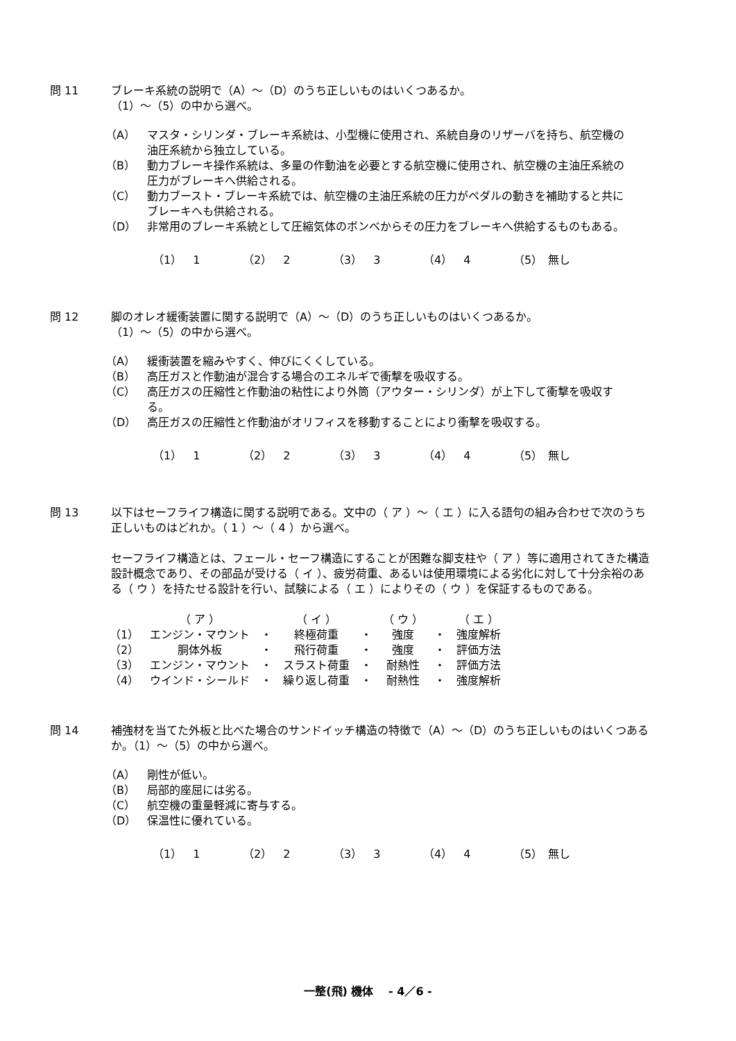問 11 ブレーキ系統の説明で（A）～（D）のうち正しいものはいくつあるか。
（1）～（5）の中から選べ。
（A） マスタ・シリンダ・ブレーキ系統は、小型機に使用され、系統自身のリザーバを持ち、航空機の油圧系統から独立している。
（B） 動力ブレーキ操作系統は、多量の作動油を必要とする航空機に使用され、航空機の主油圧系統の圧力がブレーキへ供給される。
（C） 動力ブースト・ブレーキ系統では、航空機の主油圧系統の圧力がペダルの動きを補助すると共にブレーキへも供給される。
（D） 非常用のブレーキ系統として圧縮気体のボンベからその圧力をブレーキへ供給するものもある。
（1）　1 （2）　2 （3）　3 （4）　4 （5）　無し
問 12 脚のオレオ緩衝装置に関する説明で（A）～（D）のうち正しいものはいくつあるか。
（1）～（5）の中から選べ。
（A） 緩衝装置を縮みやすく、伸びにくくしている。
（B） 高圧ガスと作動油が混合する場合のエネルギで衝撃を吸収する。
（C） 高圧ガスの圧縮性と作動油の粘性により外筒（アウター・シリンダ）が上下して衝撃を吸収する。
（D） 高圧ガスの圧縮性と作動油がオリフィスを移動することにより衝撃を吸収する。
（1）　1 （2）　2 （3）　3 （4）　4 （5）　無し
問 13 以下はセーフライフ構造に関する説明である。文中の（ ア ）～（ エ ）に入る語句の組み合わせで次のうち正しいものはどれか。（ 1 ）～（ 4 ）から選べ。
セーフライフ構造とは、フェール・セーフ構造にすることが困難な脚支柱や（ ア ）等に適用されてきた構造設計概念であり、その部品が受ける（ イ ）、疲労荷重、あるいは使用環境による劣化に対して十分余裕のある（ ウ ）を持たせる設計を行い、試験による（ エ ）によりその（ ウ ）を保証するものである。
| | （ ア ） | | （ イ ） | | （ ウ ） | | （ エ ） |
| （1） | エンジン・マウント | ・ | 終極荷重 | ・ | 強度 | ・ | 強度解析 |
| （2） | 胴体外板 | ・ | 飛行荷重 | ・ | 強度 | ・ | 評価方法 |
| （3） | エンジン・マウント | ・ | スラスト荷重 | ・ | 耐熱性 | ・ | 評価方法 |
| （4） | ウインド・シールド | ・ | 繰り返し荷重 | ・ | 耐熱性 | ・ | 強度解析 |
問 14 補強材を当てた外板と比べた場合のサンドイッチ構造の特徴で（A）～（D）のうち正しいものはいくつあるか。（1）～（5）の中から選べ。
（A） 剛性が低い。
（B） 局部的座屈には劣る。
（C） 航空機の重量軽減に寄与する。
（D） 保温性に優れている。
（1）　1 （2）　2 （3）　3 （4）　4 （5）　無し
一整(飛) 機体　 - 4／6 -